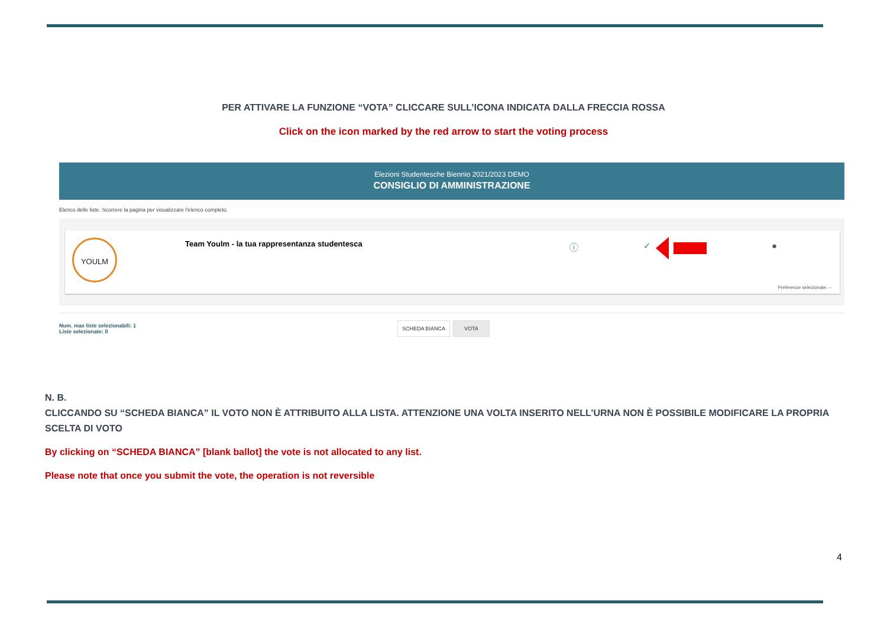PER ATTIVARE LA FUNZIONE “VOTA” CLICCARE SULL’ICONA INDICATA DALLA FRECCIA ROSSA
Click on the icon marked by the red arrow to start the voting process
Elezioni Studentesche Biennio 2021/2023 DEMO
CONSIGLIO DI AMMINISTRAZIONE
Elenco delle liste. Scorrere la pagina per visualizzare l'elenco completo.
YOULM
Team Youlm - la tua rappresentanza studentesca
ⓘ ✓ ●
Preferenze selezionate: –
Num. max liste selezionabili: 1
Liste selezionate: 0
SCHEDA BIANCA VOTA
N. B.
CLICCANDO SU “SCHEDA BIANCA” IL VOTO NON È ATTRIBUITO ALLA LISTA. ATTENZIONE UNA VOLTA INSERITO NELL’URNA NON È POSSIBILE MODIFICARE LA PROPRIA SCELTA DI VOTO
By clicking on “SCHEDA BIANCA” [blank ballot] the vote is not allocated to any list.
Please note that once you submit the vote, the operation is not reversible
4